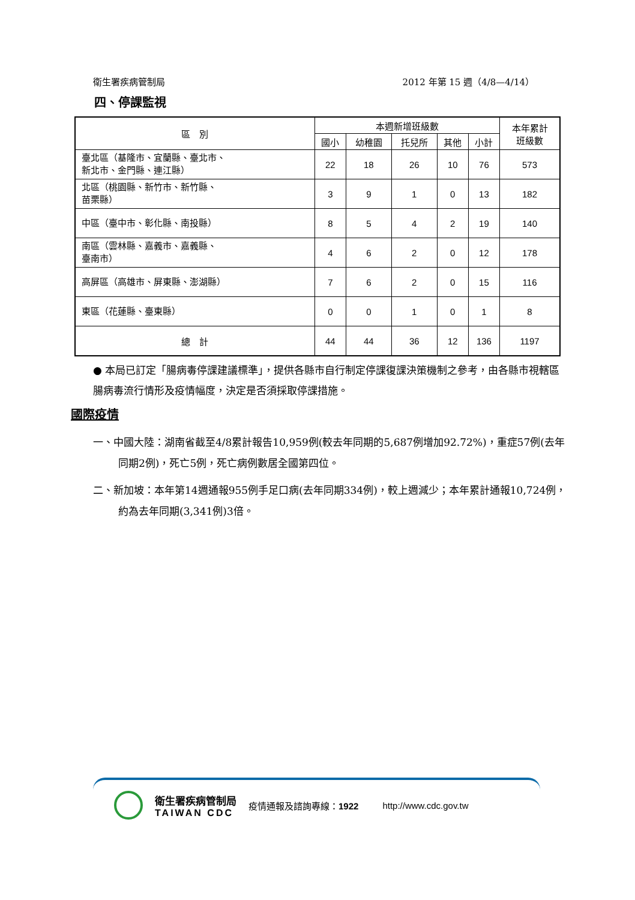衛生署疾病管制局 2012 年第 15 週（4/8—4/14）
四、停課監視
| 區 別 | 本週新增班級數 | | | | | 本年累計 班級數 |
| --- | --- | --- | --- | --- | --- | --- |
| | 國小 | 幼稚園 | 托兒所 | 其他 | 小計 | |
| 臺北區（基隆市、宜蘭縣、臺北市、 新北市、金門縣、連江縣） | 22 | 18 | 26 | 10 | 76 | 573 |
| 北區（桃園縣、新竹市、新竹縣、 苗栗縣） | 3 | 9 | 1 | 0 | 13 | 182 |
| 中區（臺中市、彰化縣、南投縣） | 8 | 5 | 4 | 2 | 19 | 140 |
| 南區（雲林縣、嘉義市、嘉義縣、 臺南市） | 4 | 6 | 2 | 0 | 12 | 178 |
| 高屏區（高雄市、屏東縣、澎湖縣） | 7 | 6 | 2 | 0 | 15 | 116 |
| 東區（花蓮縣、臺東縣） | 0 | 0 | 1 | 0 | 1 | 8 |
| 總 計 | 44 | 44 | 36 | 12 | 136 | 1197 |
● 本局已訂定「腸病毒停課建議標準」，提供各縣市自行制定停課復課決策機制之參考，由各縣市視轄區腸病毒流行情形及疫情幅度，決定是否須採取停課措施。
國際疫情
一、中國大陸：湖南省截至4/8累計報告10,959例(較去年同期的5,687例增加92.72%)，重症57例(去年同期2例)，死亡5例，死亡病例數居全國第四位。
二、新加坡：本年第14週通報955例手足口病(去年同期334例)，較上週減少；本年累計通報10,724例，約為去年同期(3,341例)3倍。
衛生署疾病管制局
TAIWAN CDC
疫情通報及諮詢專線：1922 http://www.cdc.gov.tw